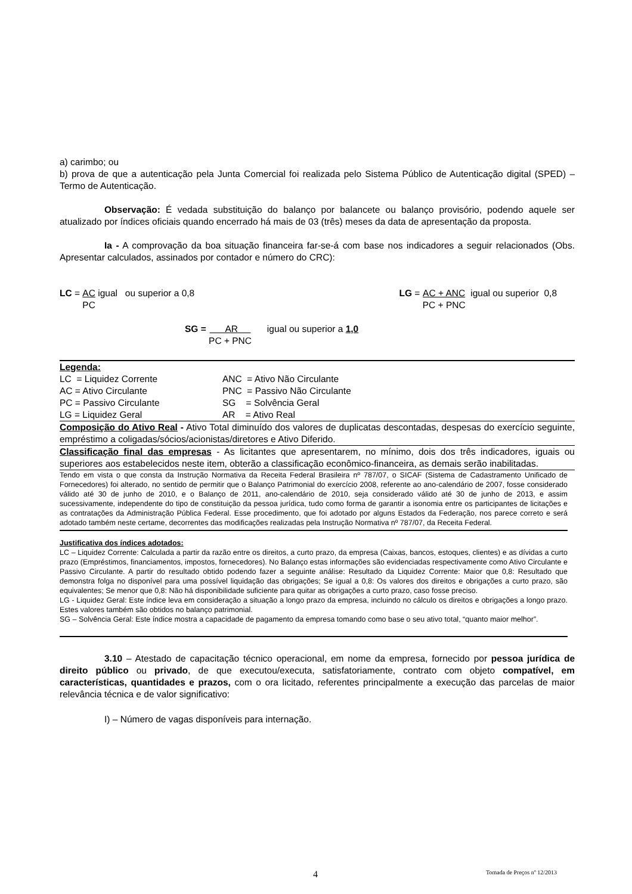a) carimbo; ou
b) prova de que a autenticação pela Junta Comercial foi realizada pelo Sistema Público de Autenticação digital (SPED) – Termo de Autenticação.
Observação: É vedada substituição do balanço por balancete ou balanço provisório, podendo aquele ser atualizado por índices oficiais quando encerrado há mais de 03 (três) meses da data de apresentação da proposta.
Ia - A comprovação da boa situação financeira far-se-á com base nos indicadores a seguir relacionados (Obs. Apresentar calculados, assinados por contador e número do CRC):
LC = AC
PC igual ou superior a 0,8
LG = AC + ANC
PC + PNC igual ou superior 0,8
SG = AR
PC + PNC igual ou superior a 1,0
Legenda:
| LC = Liquidez Corrente | ANC = Ativo Não Circulante |
| AC = Ativo Circulante | PNC = Passivo Não Circulante |
| PC = Passivo Circulante | SG = Solvência Geral |
| LG = Liquidez Geral | AR = Ativo Real |
Composição do Ativo Real - Ativo Total diminuído dos valores de duplicatas descontadas, despesas do exercício seguinte, empréstimo a coligadas/sócios/acionistas/diretores e Ativo Diferido.
Classificação final das empresas - As licitantes que apresentarem, no mínimo, dois dos três indicadores, iguais ou superiores aos estabelecidos neste item, obterão a classificação econômico-financeira, as demais serão inabilitadas.
Tendo em vista o que consta da Instrução Normativa da Receita Federal Brasileira nº 787/07, o SICAF (Sistema de Cadastramento Unificado de Fornecedores) foi alterado, no sentido de permitir que o Balanço Patrimonial do exercício 2008, referente ao ano-calendário de 2007, fosse considerado válido até 30 de junho de 2010, e o Balanço de 2011, ano-calendário de 2010, seja considerado válido até 30 de junho de 2013, e assim sucessivamente, independente do tipo de constituição da pessoa jurídica, tudo como forma de garantir a isonomia entre os participantes de licitações e as contratações da Administração Pública Federal. Esse procedimento, que foi adotado por alguns Estados da Federação, nos parece correto e será adotado também neste certame, decorrentes das modificações realizadas pela Instrução Normativa nº 787/07, da Receita Federal.
Justificativa dos índices adotados:
LC – Liquidez Corrente: Calculada a partir da razão entre os direitos, a curto prazo, da empresa (Caixas, bancos, estoques, clientes) e as dívidas a curto prazo (Empréstimos, financiamentos, impostos, fornecedores). No Balanço estas informações são evidenciadas respectivamente como Ativo Circulante e Passivo Circulante. A partir do resultado obtido podendo fazer a seguinte análise: Resultado da Liquidez Corrente: Maior que 0,8: Resultado que demonstra folga no disponível para uma possível liquidação das obrigações; Se igual a 0,8: Os valores dos direitos e obrigações a curto prazo, são equivalentes; Se menor que 0,8: Não há disponibilidade suficiente para quitar as obrigações a curto prazo, caso fosse preciso.
LG - Liquidez Geral: Este índice leva em consideração a situação a longo prazo da empresa, incluindo no cálculo os direitos e obrigações a longo prazo. Estes valores também são obtidos no balanço patrimonial.
SG – Solvência Geral: Este índice mostra a capacidade de pagamento da empresa tomando como base o seu ativo total, “quanto maior melhor”.
3.10 – Atestado de capacitação técnico operacional, em nome da empresa, fornecido por pessoa jurídica de direito público ou privado, de que executou/executa, satisfatoriamente, contrato com objeto compatível, em características, quantidades e prazos, com o ora licitado, referentes principalmente a execução das parcelas de maior relevância técnica e de valor significativo:
I) – Número de vagas disponíveis para internação.
4 Tomada de Preços nº 12/2013